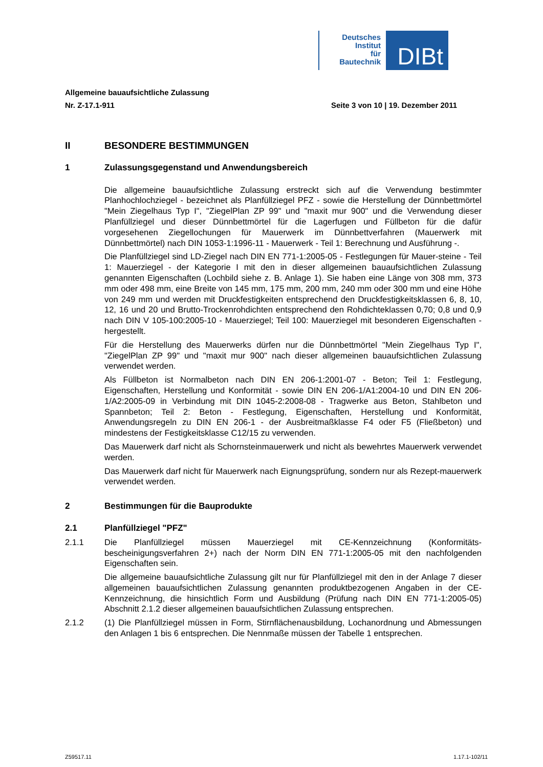Deutsches
Institut
für
Bautechnik
DIBt
Allgemeine bauaufsichtliche Zulassung
Nr. Z-17.1-911 Seite 3 von 10 | 19. Dezember 2011
II BESONDERE BESTIMMUNGEN
1 Zulassungsgegenstand und Anwendungsbereich
Die allgemeine bauaufsichtliche Zulassung erstreckt sich auf die Verwendung bestimmter Planhochlochziegel - bezeichnet als Planfüllziegel PFZ - sowie die Herstellung der Dünnbettmörtel "Mein Ziegelhaus Typ I", "ZiegelPlan ZP 99" und "maxit mur 900" und die Verwendung dieser Planfüllziegel und dieser Dünnbettmörtel für die Lagerfugen und Füllbeton für die dafür vorgesehenen Ziegellochungen für Mauerwerk im Dünnbettverfahren (Mauerwerk mit Dünnbettmörtel) nach DIN 1053-1:1996-11 - Mauerwerk - Teil 1: Berechnung und Ausführung -.
Die Planfüllziegel sind LD-Ziegel nach DIN EN 771-1:2005-05 - Festlegungen für Mauer-steine - Teil 1: Mauerziegel - der Kategorie I mit den in dieser allgemeinen bauaufsichtlichen Zulassung genannten Eigenschaften (Lochbild siehe z. B. Anlage 1). Sie haben eine Länge von 308 mm, 373 mm oder 498 mm, eine Breite von 145 mm, 175 mm, 200 mm, 240 mm oder 300 mm und eine Höhe von 249 mm und werden mit Druckfestigkeiten entsprechend den Druckfestigkeitsklassen 6, 8, 10, 12, 16 und 20 und Brutto-Trockenrohdichten entsprechend den Rohdichteklassen 0,70; 0,8 und 0,9 nach DIN V 105-100:2005-10 - Mauerziegel; Teil 100: Mauerziegel mit besonderen Eigenschaften - hergestellt.
Für die Herstellung des Mauerwerks dürfen nur die Dünnbettmörtel "Mein Ziegelhaus Typ I", "ZiegelPlan ZP 99" und "maxit mur 900" nach dieser allgemeinen bauaufsichtlichen Zulassung verwendet werden.
Als Füllbeton ist Normalbeton nach DIN EN 206-1:2001-07 - Beton; Teil 1: Festlegung, Eigenschaften, Herstellung und Konformität - sowie DIN EN 206-1/A1:2004-10 und DIN EN 206-1/A2:2005-09 in Verbindung mit DIN 1045-2:2008-08 - Tragwerke aus Beton, Stahlbeton und Spannbeton; Teil 2: Beton - Festlegung, Eigenschaften, Herstellung und Konformität, Anwendungsregeln zu DIN EN 206-1 - der Ausbreitmaßklasse F4 oder F5 (Fließbeton) und mindestens der Festigkeitsklasse C12/15 zu verwenden.
Das Mauerwerk darf nicht als Schornsteinmauerwerk und nicht als bewehrtes Mauerwerk verwendet werden.
Das Mauerwerk darf nicht für Mauerwerk nach Eignungsprüfung, sondern nur als Rezept-mauerwerk verwendet werden.
2 Bestimmungen für die Bauprodukte
2.1 Planfüllziegel "PFZ"
2.1.1 Die Planfüllziegel müssen Mauerziegel mit CE-Kennzeichnung (Konformitäts-bescheinigungsverfahren 2+) nach der Norm DIN EN 771-1:2005-05 mit den nachfolgenden Eigenschaften sein.
Die allgemeine bauaufsichtliche Zulassung gilt nur für Planfüllziegel mit den in der Anlage 7 dieser allgemeinen bauaufsichtlichen Zulassung genannten produktbezogenen Angaben in der CE-Kennzeichnung, die hinsichtlich Form und Ausbildung (Prüfung nach DIN EN 771-1:2005-05) Abschnitt 2.1.2 dieser allgemeinen bauaufsichtlichen Zulassung entsprechen.
2.1.2 (1) Die Planfüllziegel müssen in Form, Stirnflächenausbildung, Lochanordnung und Abmessungen den Anlagen 1 bis 6 entsprechen. Die Nennmaße müssen der Tabelle 1 entsprechen.
Z59517.11 1.17.1-102/11